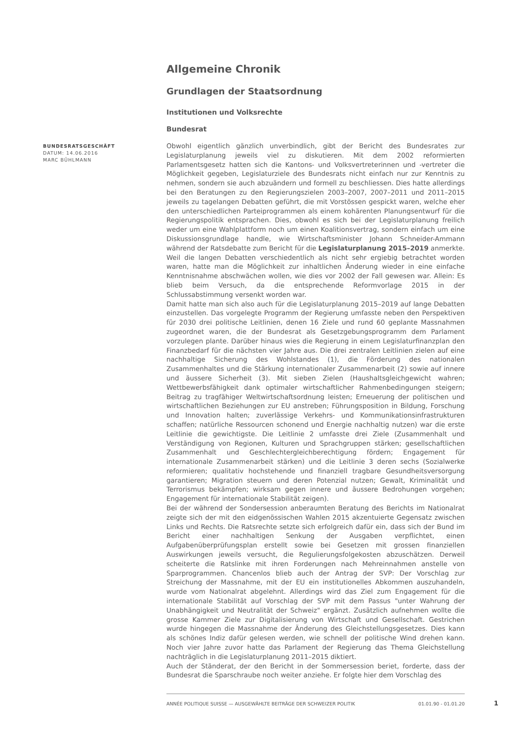Allgemeine Chronik
Grundlagen der Staatsordnung
Institutionen und Volksrechte
Bundesrat
BUNDESRATSGESCHÄFT
DATUM: 14.06.2016
MARC BÜHLMANN
Obwohl eigentlich gänzlich unverbindlich, gibt der Bericht des Bundesrates zur Legislaturplanung jeweils viel zu diskutieren. Mit dem 2002 reformierten Parlamentsgesetz hatten sich die Kantons- und Volksvertreterinnen und -vertreter die Möglichkeit gegeben, Legislaturziele des Bundesrats nicht einfach nur zur Kenntnis zu nehmen, sondern sie auch abzuändern und formell zu beschliessen. Dies hatte allerdings bei den Beratungen zu den Regierungszielen 2003–2007, 2007–2011 und 2011–2015 jeweils zu tagelangen Debatten geführt, die mit Vorstössen gespickt waren, welche eher den unterschiedlichen Parteiprogrammen als einem kohärenten Planungsentwurf für die Regierungspolitik entsprachen. Dies, obwohl es sich bei der Legislaturplanung freilich weder um eine Wahlplattform noch um einen Koalitionsvertrag, sondern einfach um eine Diskussionsgrundlage handle, wie Wirtschaftsminister Johann Schneider-Ammann während der Ratsdebatte zum Bericht für die Legislaturplanung 2015–2019 anmerkte. Weil die langen Debatten verschiedentlich als nicht sehr ergiebig betrachtet worden waren, hatte man die Möglichkeit zur inhaltlichen Änderung wieder in eine einfache Kenntnisnahme abschwächen wollen, wie dies vor 2002 der Fall gewesen war. Allein: Es blieb beim Versuch, da die entsprechende Reformvorlage 2015 in der Schlussabstimmung versenkt worden war.
Damit hatte man sich also auch für die Legislaturplanung 2015–2019 auf lange Debatten einzustellen. Das vorgelegte Programm der Regierung umfasste neben den Perspektiven für 2030 drei politische Leitlinien, denen 16 Ziele und rund 60 geplante Massnahmen zugeordnet waren, die der Bundesrat als Gesetzgebungsprogramm dem Parlament vorzulegen plante. Darüber hinaus wies die Regierung in einem Legislaturfinanzplan den Finanzbedarf für die nächsten vier Jahre aus. Die drei zentralen Leitlinien zielen auf eine nachhaltige Sicherung des Wohlstandes (1), die Förderung des nationalen Zusammenhaltes und die Stärkung internationaler Zusammenarbeit (2) sowie auf innere und äussere Sicherheit (3). Mit sieben Zielen (Haushaltsgleichgewicht wahren; Wettbewerbsfähigkeit dank optimaler wirtschaftlicher Rahmenbedingungen steigern; Beitrag zu tragfähiger Weltwirtschaftsordnung leisten; Erneuerung der politischen und wirtschaftlichen Beziehungen zur EU anstreben; Führungsposition in Bildung, Forschung und Innovation halten; zuverlässige Verkehrs- und Kommunikationsinfrastrukturen schaffen; natürliche Ressourcen schonend und Energie nachhaltig nutzen) war die erste Leitlinie die gewichtigste. Die Leitlinie 2 umfasste drei Ziele (Zusammenhalt und Verständigung von Regionen, Kulturen und Sprachgruppen stärken; gesellschaftlichen Zusammenhalt und Geschlechtergleichberechtigung fördern; Engagement für internationale Zusammenarbeit stärken) und die Leitlinie 3 deren sechs (Sozialwerke reformieren; qualitativ hochstehende und finanziell tragbare Gesundheitsversorgung garantieren; Migration steuern und deren Potenzial nutzen; Gewalt, Kriminalität und Terrorismus bekämpfen; wirksam gegen innere und äussere Bedrohungen vorgehen; Engagement für internationale Stabilität zeigen).
Bei der während der Sondersession anberaumten Beratung des Berichts im Nationalrat zeigte sich der mit den eidgenössischen Wahlen 2015 akzentuierte Gegensatz zwischen Links und Rechts. Die Ratsrechte setzte sich erfolgreich dafür ein, dass sich der Bund im Bericht einer nachhaltigen Senkung der Ausgaben verpflichtet, einen Aufgabenüberprüfungsplan erstellt sowie bei Gesetzen mit grossen finanziellen Auswirkungen jeweils versucht, die Regulierungsfolgekosten abzuschätzen. Derweil scheiterte die Ratslinke mit ihren Forderungen nach Mehreinnahmen anstelle von Sparprogrammen. Chancenlos blieb auch der Antrag der SVP: Der Vorschlag zur Streichung der Massnahme, mit der EU ein institutionelles Abkommen auszuhandeln, wurde vom Nationalrat abgelehnt. Allerdings wird das Ziel zum Engagement für die internationale Stabilität auf Vorschlag der SVP mit dem Passus "unter Wahrung der Unabhängigkeit und Neutralität der Schweiz" ergänzt. Zusätzlich aufnehmen wollte die grosse Kammer Ziele zur Digitalisierung von Wirtschaft und Gesellschaft. Gestrichen wurde hingegen die Massnahme der Änderung des Gleichstellungsgesetzes. Dies kann als schönes Indiz dafür gelesen werden, wie schnell der politische Wind drehen kann. Noch vier Jahre zuvor hatte das Parlament der Regierung das Thema Gleichstellung nachträglich in die Legislaturplanung 2011–2015 diktiert.
Auch der Ständerat, der den Bericht in der Sommersession beriet, forderte, dass der Bundesrat die Sparschraube noch weiter anziehe. Er folgte hier dem Vorschlag des
ANNÉE POLITIQUE SUISSE — AUSGEWÄHLTE BEITRÄGE DER SCHWEIZER POLITIK 01.01.90 - 01.01.20
1